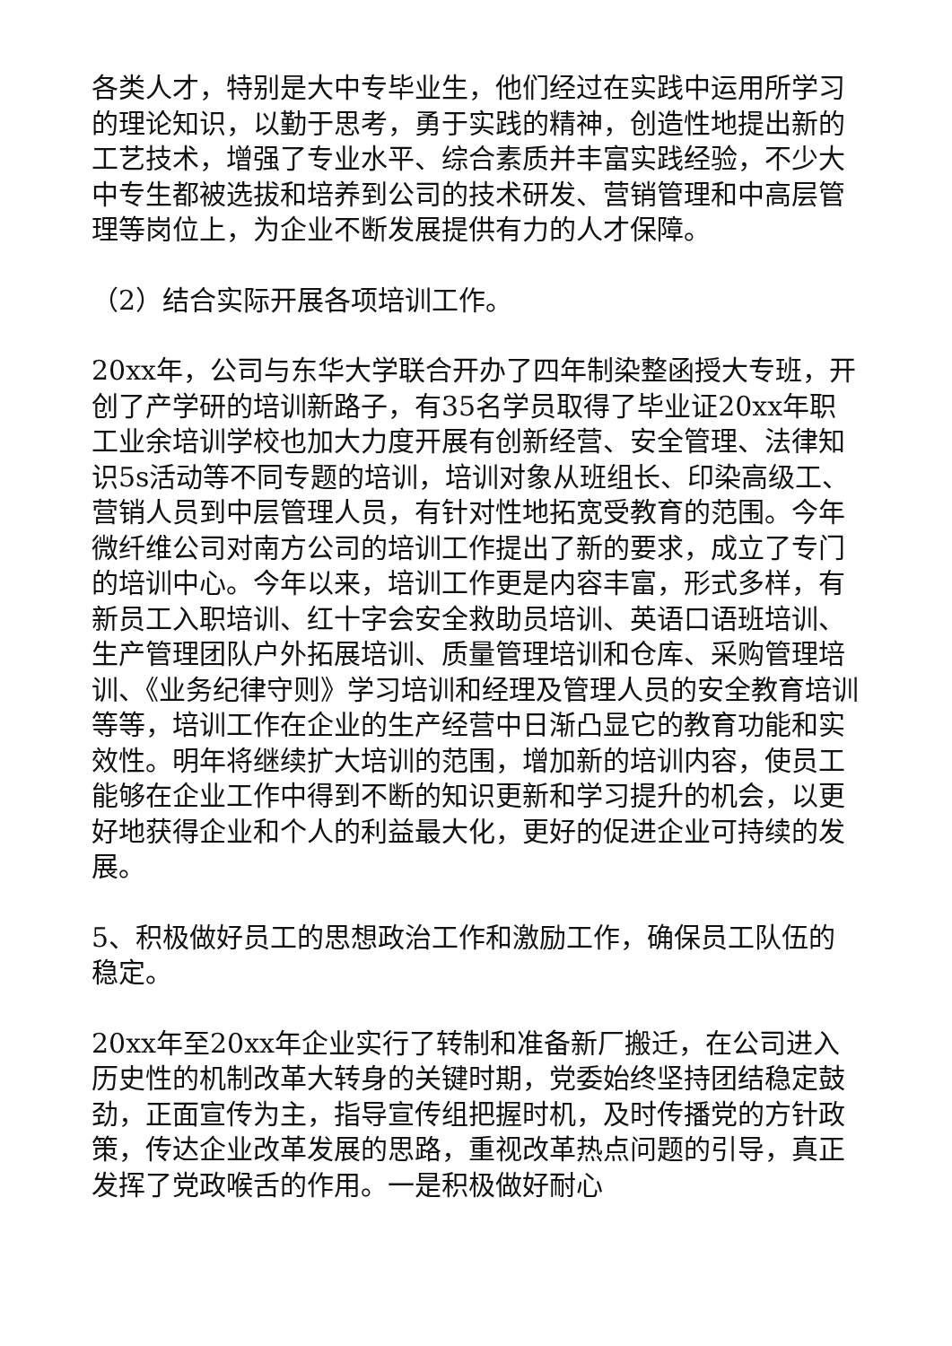各类人才，特别是大中专毕业生，他们经过在实践中运用所学习的理论知识，以勤于思考，勇于实践的精神，创造性地提出新的工艺技术，增强了专业水平、综合素质并丰富实践经验，不少大中专生都被选拔和培养到公司的技术研发、营销管理和中高层管理等岗位上，为企业不断发展提供有力的人才保障。
（2）结合实际开展各项培训工作。
20xx年，公司与东华大学联合开办了四年制染整函授大专班，开创了产学研的培训新路子，有35名学员取得了毕业证20xx年职工业余培训学校也加大力度开展有创新经营、安全管理、法律知识5s活动等不同专题的培训，培训对象从班组长、印染高级工、营销人员到中层管理人员，有针对性地拓宽受教育的范围。今年微纤维公司对南方公司的培训工作提出了新的要求，成立了专门的培训中心。今年以来，培训工作更是内容丰富，形式多样，有新员工入职培训、红十字会安全救助员培训、英语口语班培训、生产管理团队户外拓展培训、质量管理培训和仓库、采购管理培训、《业务纪律守则》学习培训和经理及管理人员的安全教育培训等等，培训工作在企业的生产经营中日渐凸显它的教育功能和实效性。明年将继续扩大培训的范围，增加新的培训内容，使员工能够在企业工作中得到不断的知识更新和学习提升的机会，以更好地获得企业和个人的利益最大化，更好的促进企业可持续的发展。
5、积极做好员工的思想政治工作和激励工作，确保员工队伍的稳定。
20xx年至20xx年企业实行了转制和准备新厂搬迁，在公司进入历史性的机制改革大转身的关键时期，党委始终坚持团结稳定鼓劲，正面宣传为主，指导宣传组把握时机，及时传播党的方针政策，传达企业改革发展的思路，重视改革热点问题的引导，真正发挥了党政喉舌的作用。一是积极做好耐心